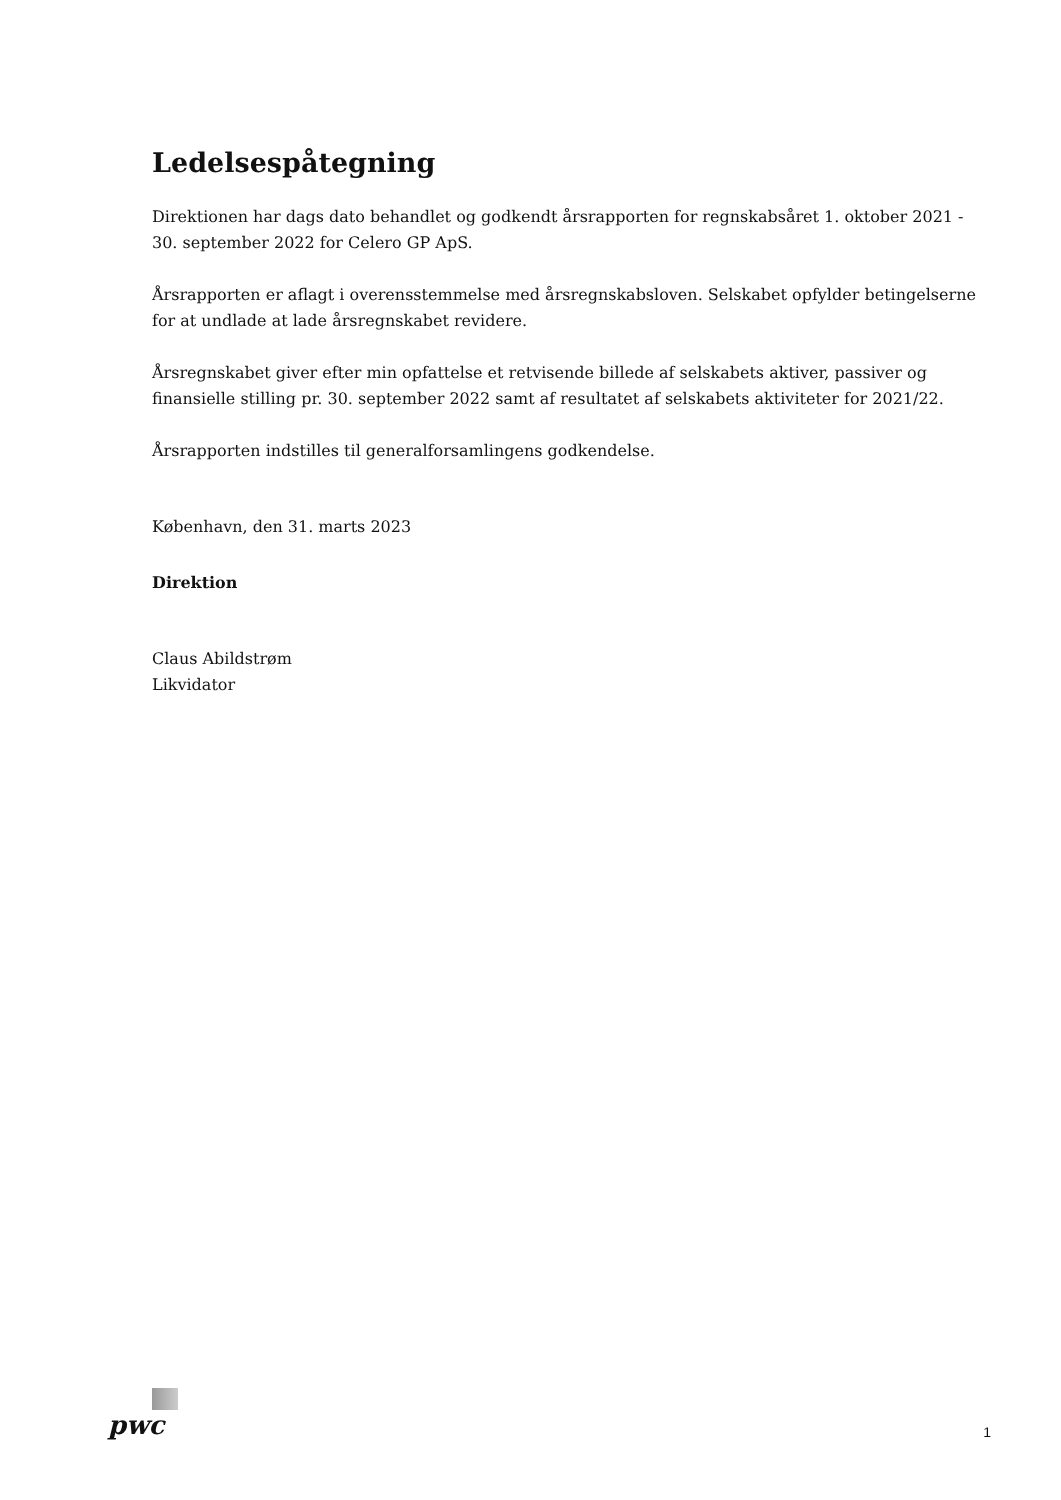Ledelsespåtegning
Direktionen har dags dato behandlet og godkendt årsrapporten for regnskabsåret 1. oktober 2021 - 30. september 2022 for Celero GP ApS.
Årsrapporten er aflagt i overensstemmelse med årsregnskabsloven. Selskabet opfylder betingelserne for at undlade at lade årsregnskabet revidere.
Årsregnskabet giver efter min opfattelse et retvisende billede af selskabets aktiver, passiver og finansielle stilling pr. 30. september 2022 samt af resultatet af selskabets aktiviteter for 2021/22.
Årsrapporten indstilles til generalforsamlingens godkendelse.
København, den 31. marts 2023
Direktion
Claus Abildstrøm
Likvidator
pwc
1